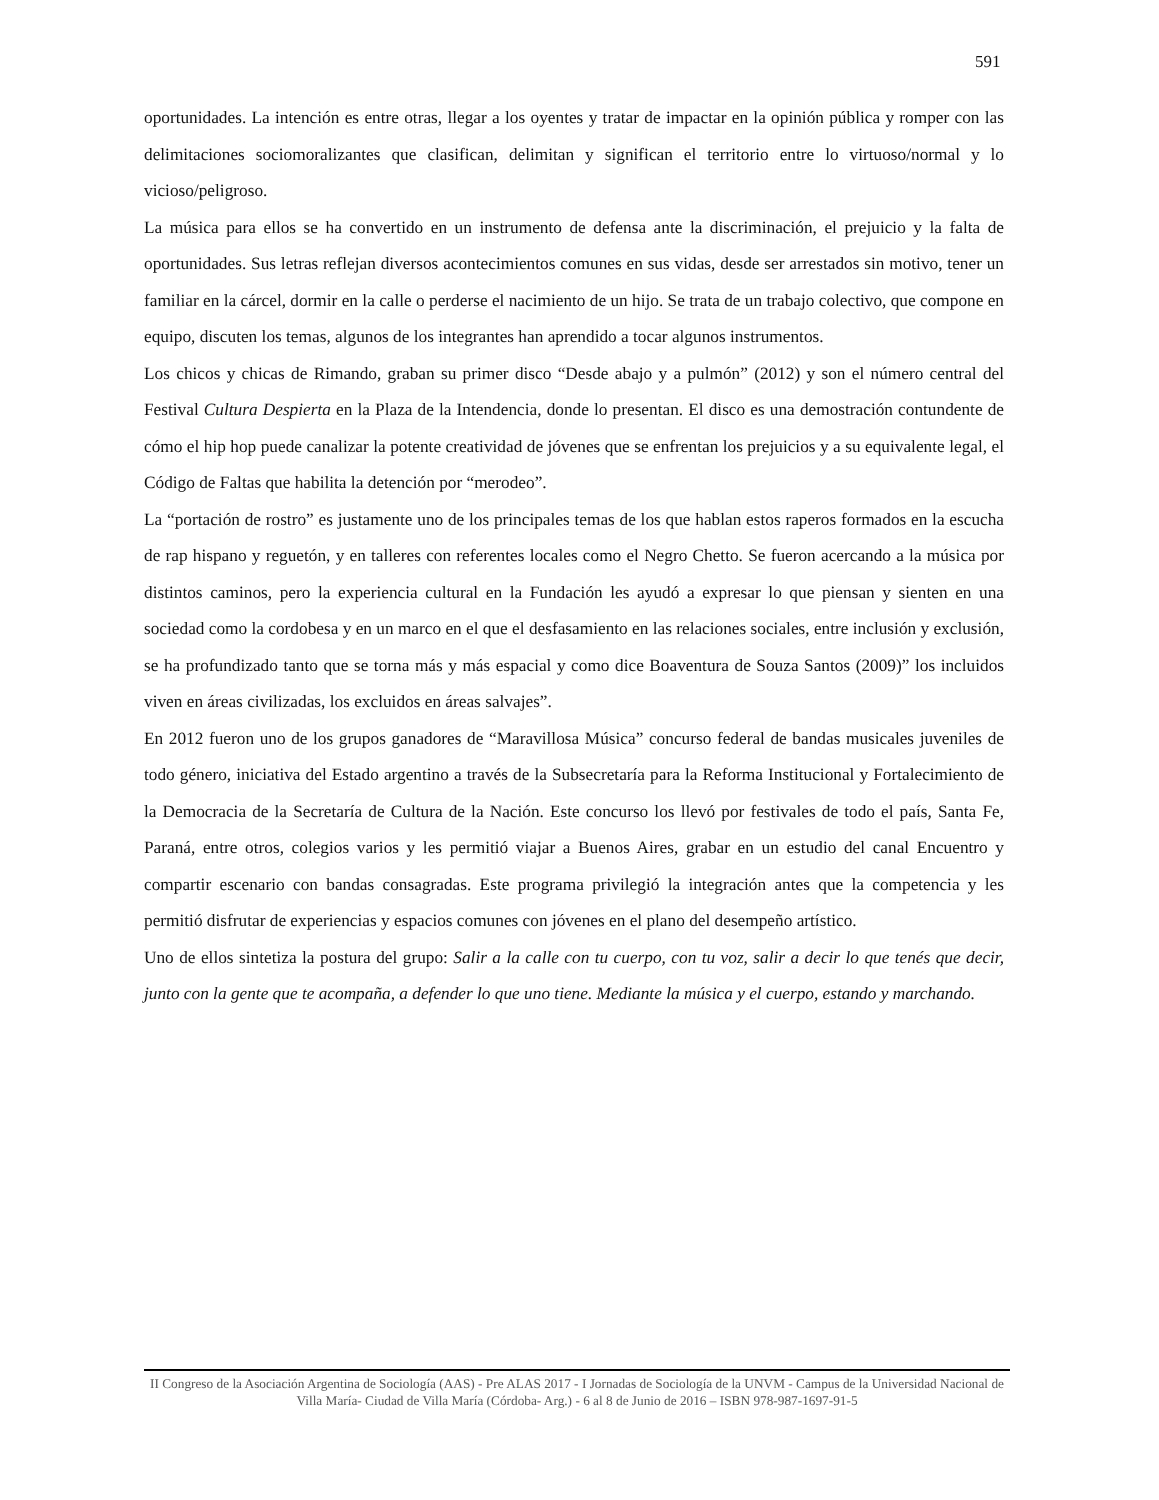591
oportunidades. La intención es entre otras, llegar a los oyentes y tratar de impactar en la opinión pública y romper con las delimitaciones sociomoralizantes que clasifican, delimitan y significan el territorio entre lo virtuoso/normal y lo vicioso/peligroso.
La música para ellos se ha convertido en un instrumento de defensa ante la discriminación, el prejuicio y la falta de oportunidades. Sus letras reflejan diversos acontecimientos comunes en sus vidas, desde ser arrestados sin motivo, tener un familiar en la cárcel, dormir en la calle o perderse el nacimiento de un hijo. Se trata de un trabajo colectivo, que compone en equipo, discuten los temas, algunos de los integrantes han aprendido a tocar algunos instrumentos.
Los chicos y chicas de Rimando, graban su primer disco “Desde abajo y a pulmón” (2012) y son el número central del Festival Cultura Despierta en la Plaza de la Intendencia, donde lo presentan. El disco es una demostración contundente de cómo el hip hop puede canalizar la potente creatividad de jóvenes que se enfrentan los prejuicios y a su equivalente legal, el Código de Faltas que habilita la detención por “merodeo”.
La “portación de rostro” es justamente uno de los principales temas de los que hablan estos raperos formados en la escucha de rap hispano y reguetón, y en talleres con referentes locales como el Negro Chetto. Se fueron acercando a la música por distintos caminos, pero la experiencia cultural en la Fundación les ayudó a expresar lo que piensan y sienten en una sociedad como la cordobesa y en un marco en el que el desfasamiento en las relaciones sociales, entre inclusión y exclusión, se ha profundizado tanto que se torna más y más espacial y como dice Boaventura de Souza Santos (2009)” los incluidos viven en áreas civilizadas, los excluidos en áreas salvajes”.
En 2012 fueron uno de los grupos ganadores de “Maravillosa Música” concurso federal de bandas musicales juveniles de todo género, iniciativa del Estado argentino a través de la Subsecretaría para la Reforma Institucional y Fortalecimiento de la Democracia de la Secretaría de Cultura de la Nación. Este concurso los llevó por festivales de todo el país, Santa Fe, Paraná, entre otros, colegios varios y les permitió viajar a Buenos Aires, grabar en un estudio del canal Encuentro y compartir escenario con bandas consagradas. Este programa privilegió la integración antes que la competencia y les permitió disfrutar de experiencias y espacios comunes con jóvenes en el plano del desempeño artístico.
Uno de ellos sintetiza la postura del grupo: Salir a la calle con tu cuerpo, con tu voz, salir a decir lo que tenés que decir, junto con la gente que te acompaña, a defender lo que uno tiene. Mediante la música y el cuerpo, estando y marchando.
II Congreso de la Asociación Argentina de Sociología (AAS) - Pre ALAS 2017 - I Jornadas de Sociología de la UNVM - Campus de la Universidad Nacional de Villa María- Ciudad de Villa María (Córdoba- Arg.) - 6 al 8 de Junio de 2016 – ISBN 978-987-1697-91-5